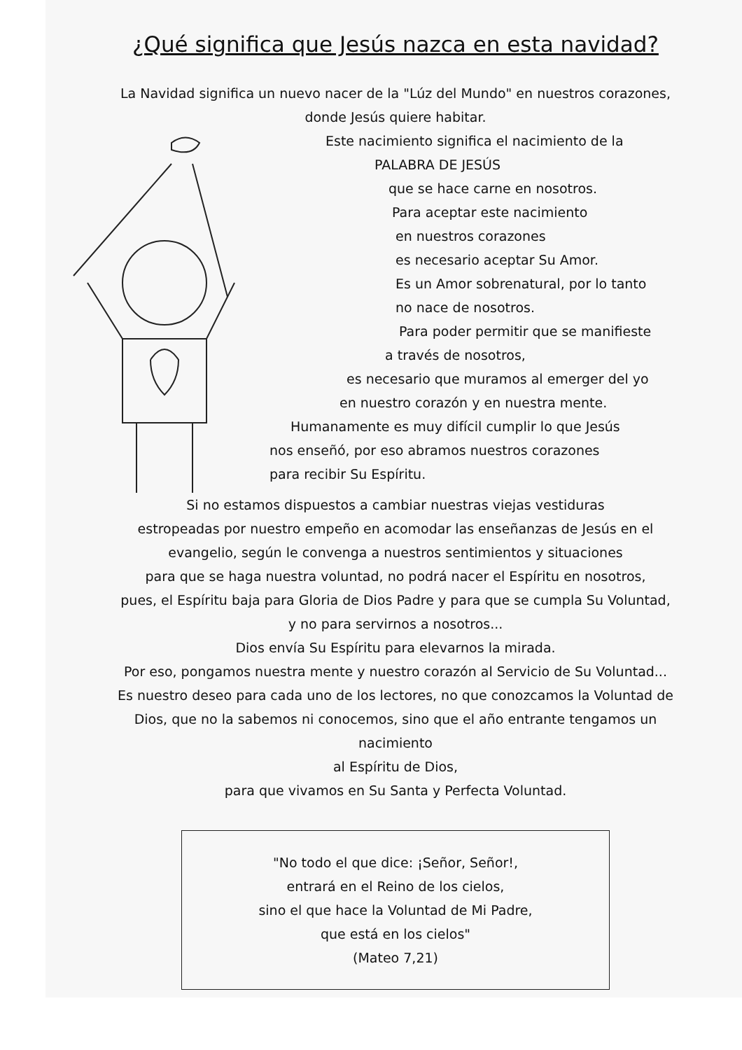¿Qué significa que Jesús nazca en esta navidad?
La Navidad significa un nuevo nacer de la "Lúz del Mundo" en nuestros corazones,
donde Jesús quiere habitar.
Este nacimiento significa el nacimiento de la
PALABRA DE JESÚS
que se hace carne en nosotros.
Para aceptar este nacimiento
en nuestros corazones
es necesario aceptar Su Amor.
Es un Amor sobrenatural, por lo tanto
no nace de nosotros.
Para poder permitir que se manifieste
a través de nosotros,
es necesario que muramos al emerger del yo
en nuestro corazón y en nuestra mente.
Humanamente es muy difícil cumplir lo que Jesús
nos enseñó, por eso abramos nuestros corazones
para recibir Su Espíritu.
Si no estamos dispuestos a cambiar nuestras viejas vestiduras
estropeadas por nuestro empeño en acomodar las enseñanzas de Jesús en el
evangelio, según le convenga a nuestros sentimientos y situaciones
para que se haga nuestra voluntad, no podrá nacer el Espíritu en nosotros,
pues, el Espíritu baja para Gloria de Dios Padre y para que se cumpla Su Voluntad,
y no para servirnos a nosotros...
Dios envía Su Espíritu para elevarnos la mirada.
Por eso, pongamos nuestra mente y nuestro corazón al Servicio de Su Voluntad...
Es nuestro deseo para cada uno de los lectores, no que conozcamos la Voluntad de
Dios, que no la sabemos ni conocemos, sino que el año entrante tengamos un
nacimiento
al Espíritu de Dios,
para que vivamos en Su Santa y Perfecta Voluntad.
"No todo el que dice: ¡Señor, Señor!,
entrará en el Reino de los cielos,
sino el que hace la Voluntad de Mi Padre,
que está en los cielos"
(Mateo 7,21)